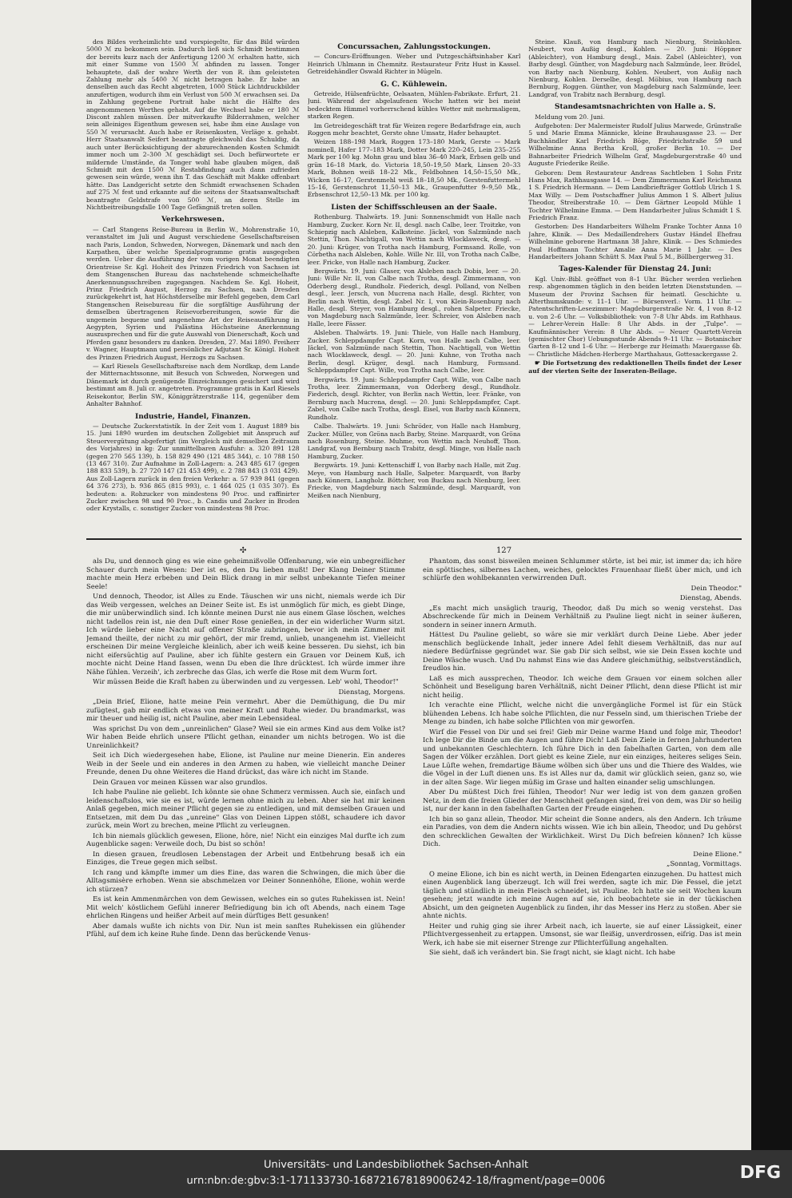des Bildes verheimlichte und vorspiegelte, für das Bild würden 5000 ℳ zu bekommen sein. Dadurch ließ sich Schmidt bestimmen der bereits kurz nach der Anfertigung 1200 ℳ erhalten hatte, sich mit einer Summe von 1500 ℳ abfinden zu lassen. Tonger behauptete, daß der wahre Werth der von R. ihm geleisteten Zahlung mehr als 5400 ℳ nicht betragen habe. Er habe an denselben auch das Recht abgetreten, 1000 Stück Lichtdruckbilder anzufertigen, wodurch ihm ein Verlust von 500 ℳ erwachsen sei. Da in Zahlung gegebene Portrait habe nicht die Hälfte des angenommenen Werthes gehabt. Auf die Wechsel habe er 180 ℳ Discont zahlen müssen. Der mitverkaufte Bilderrahmen, welcher sein alleiniges Eigenthum gewesen sei, habe ihm eine Auslage von 550 ℳ verursacht. Auch habe er Reisenkosten, Verläge x. gehabt. Herr Staatsanwalt Seifert beantragte gleichwohl das Schuldig, da auch unter Berücksichtigung der abzurechnenden Kosten Schmidt immer noch um 2–300 ℳ geschädigt sei. Doch befürwortete er mildernde Umstände, da Tonger wohl habe glauben mögen, daß Schmidt mit den 1500 ℳ Restabfindung auch dann zufrieden gewesen sein würde, wenn ihn T. das Geschäft mit Makke offenbart hätte. Das Landgericht setzte den Schmidt erwachsenen Schaden auf 275 ℳ fest und erkannte auf die seitens der Staatsanwaltschaft beantragte Geldstrafe von 500 ℳ, an deren Stelle im Nichtbeitreibungsfalle 100 Tage Gefängniß treten sollen.
Verkehrswesen.
— Carl Stangens Reise-Bureau in Berlin W., Mohrenstraße 10, veranstaltet im Juli und August verschiedene Gesellschaftsreisen nach Paris, London, Schweden, Norwegen, Dänemark und nach den Karpathen, über welche Spezialprogramme gratis ausgegeben werden. Ueber die Ausführung der vom vorigen Monat beendigten Orientreise Sr. Kgl. Hoheit des Prinzen Friedrich von Sachsen ist dem Stangenschen Bureau das nachstehende schmeichelhafte Anerkennungsschreiben zugegangen. Nachdem Se. Kgl. Hoheit, Prinz Friedrich August, Herzog zu Sachsen, nach Dresden zurückgekehrt ist, hat Höchstderselbe mir Befehl gegeben, dem Carl Stangenschen Reisebureau für die sorgfältige Ausführung der demselben übertragenen Reisevorbereitungen, sowie für die ungemein bequeme und angenehme Art der Reiseausführung in Aegypten, Syrien und Palästina Höchstseine Anerkennung auszusprechen und für die gute Auswahl von Dienerschaft, Koch und Pferden ganz besonders zu danken. Dresden, 27. Mai 1890. Freiherr v. Wagner, Hauptmann und persönlicher Adjutant Sr. Königl. Hoheit des Prinzen Friedrich August, Herzogs zu Sachsen.
— Karl Riesels Gesellschaftsreise nach dem Nordkap, dem Lande der Mitternachtssonne, mit Besuch von Schweden, Norwegen und Dänemark ist durch genügende Einzeichnungen gesichert und wird bestimmt am 8. Juli cr. angetreten. Programme gratis in Karl Riesels Reisekontor, Berlin SW., Königgrätzerstraße 114, gegenüber dem Anhalter Bahnhof.
Industrie, Handel, Finanzen.
— Deutsche Zuckerstatistik. In der Zeit vom 1. August 1889 bis 15. Juni 1890 wurden im deutschen Zollgebiet mit Anspruch auf Steuervergütung abgefertigt (im Vergleich mit demselben Zeitraum des Vorjahres) in kg: Zur unmittelbaren Ausfuhr: a. 320 891 128 (gegen 270 565 139), b. 158 829 490 (121 485 344), c. 10 788 150 (13 467 310). Zur Aufnahme in Zoll-Lagern: a. 243 485 617 (gegen 188 833 539), b. 27 720 147 (21 453 499), c. 2 788 843 (3 031 429). Aus Zoll-Lagern zurück in den freien Verkehr: a. 57 939 841 (gegen 64 376 273), b. 936 865 (815 993), c. 1 464 025 (1 035 307). Es bedeuten: a. Rohzucker von mindestens 90 Proc. und raffinirter Zucker zwischen 98 und 90 Proc., b. Candis und Zucker in Broden oder Krystalls, c. sonstiger Zucker von mindestens 98 Proc.
Concurssachen, Zahlungsstockungen.
— Concurs-Eröffnungen. Weber und Putzgeschäftsinhaber Karl Heinrich Uhlmann in Chemnitz. Restaurateur Fritz Hust in Kassel. Getreidehändler Oswald Richter in Mügeln.
G. C. Kühlewein.
Getreide, Hülsenfrüchte, Oelsaaten, Mühlen-Fabrikate. Erfurt, 21. Juni. Während der abgelaufenen Woche hatten wir bei meist bedecktem Himmel vorherrschend kühles Wetter mit mehrmaligem, starken Regen.
Im Getreidegeschäft trat für Weizen regere Bedarfsfrage ein, auch Roggen mehr beachtet, Gerste ohne Umsatz, Hafer behauptet.
Weizen 188–198 Mark, Roggen 173–180 Mark, Gerste — Mark nominell, Hafer 177–183 Mark, Dotter Mark 220–245, Lein 235–255 Mark per 100 kg. Mohn grau und blau 36–40 Mark, Erbsen gelb und grün 16–18 Mark, do. Victoria 18,50–19,50 Mark, Linsen 20–33 Mark, Bohnen weiß 18–22 Mk., Feldbohnen 14,50–15,50 Mk., Wicken 16–17, Gerstenmehl weiß 18–18,50 Mk., Gerstenfuttermehl 15–16, Gerstenschrot 11,50–13 Mk., Graupenfutter 9–9,50 Mk., Erbsenschrot 12,50–13 Mk. per 100 kg.
Listen der Schiffsschleusen an der Saale.
Rothenburg. Thalwärts. 19. Juni: Sonnenschmidt von Halle nach Hamburg, Zucker. Korn Nr. II, desgl. nach Calbe, leer. Troitzke, von Schiepzig nach Alsleben, Kalksteine. Jäckel, von Salzmünde nach Stettin, Thon. Nachtigall, von Wettin nach Wlocklaweck, desgl. — 20. Juni: Krüger, von Trotha nach Hamburg, Formsand. Rolle, von Cörbetha nach Alsleben, Kohle. Wille Nr. III, von Trotha nach Calbe, leer. Fricke, von Halle nach Hamburg, Zucker.
Bergwärts. 19. Juni: Glaser, von Alsleben nach Dobis, leer. — 20. Juni: Wille Nr. II, von Calbe nach Trotha, desgl. Zimmermann, von Oderberg desgl., Rundholz. Fiederich, desgl. Polland, von Nelben desgl., leer. Jersch, von Mucrena nach Halle, desgl. Richter, von Berlin nach Wettin, desgl. Zabel Nr. I, von Klein-Rosenburg nach Halle, desgl. Steyer, von Hamburg desgl., rohen Salpeter. Friecke, von Magdeburg nach Salzmünde, leer. Schreier, von Alsleben nach Halle, leere Fässer.
Alsleben. Thalwärts. 19. Juni: Thiele, von Halle nach Hamburg, Zucker. Schleppdampfer Capt. Korn, von Halle nach Calbe, leer. Jäckel, von Salzmünde nach Stettin, Thon. Nachtigall, von Wettin nach Wlocklaweck, desgl. — 20. Juni: Kuhne, von Trotha nach Berlin, desgl. Krüger, desgl. nach Hamburg, Formsand. Schleppdampfer Capt. Wille, von Trotha nach Calbe, leer.
Bergwärts. 19. Juni: Schleppdampfer Capt. Wille, von Calbe nach Trotha, leer. Zimmermann, von Oderberg desgl., Rundholz. Fiederich, desgl. Richter, von Berlin nach Wettin, leer. Fränke, von Bernburg nach Mucrena, desgl. — 20. Juni: Schleppdampfer, Capt. Zabel, von Calbe nach Trotha, desgl. Eisel, von Barby nach Könnern, Rundholz.
Calbe. Thalwärts. 19. Juni: Schröder, von Halle nach Hamburg, Zucker. Müller, von Gröna nach Barby, Steine. Marquardt, von Gröna nach Rosenburg, Steine. Muhme, von Wettin nach Neuhoff, Thon. Landgraf, von Bernburg nach Trabitz, desgl. Minge, von Halle nach Hamburg, Zucker.
Bergwärts. 19. Juni: Kettenschiff I, von Barby nach Halle, mit Zug. Meye, von Hamburg nach Halle, Salpeter. Marquardt, von Barby nach Könnern, Langholz. Böttcher, von Buckau nach Nienburg, leer. Friecke, von Magdeburg nach Salzmünde, desgl. Marquardt, von Meißen nach Nienburg,
Steine. Klauß, von Hamburg nach Nienburg, Steinkohlen. Neubert, von Außig desgl., Kohlen. — 20. Juni: Höppner (Ableichter), von Hamburg desgl., Mais. Zabel (Ableichter), von Barby desgl. Günther, von Magdeburg nach Salzmünde, leer. Brödel, von Barby nach Nienburg, Kohlen. Neubert, von Außig nach Nienburg, Kohlen. Derselbe, desgl. Möbius, von Hamburg nach Bernburg, Roggen. Günther, von Magdeburg nach Salzmünde, leer. Landgraf, von Trabitz nach Bernburg, desgl.
Standesamtsnachrichten von Halle a. S.
Meldung vom 20. Juni.
Aufgeboten: Der Malermeister Rudolf Julius Marwede, Grünstraße 5 und Marie Emma Männicke, kleine Brauhausgasse 23. — Der Buchhändler Karl Friedrich Böge, Friedrichstraße 59 und Wilhelmine Anna Bertha Kroll, großer Berlin 10. — Der Bahnarbeiter Friedrich Wilhelm Graf, Magdeburgerstraße 40 und Auguste Friederike Reiße.
Geboren: Dem Restaurateur Andreas Sachtleben 1 Sohn Fritz Hans Max, Rathhausgasse 14. — Dem Zimmermann Karl Reichmann 1 S. Friedrich Hermann. — Dem Landbriefträger Gottlob Ulrich 1 S. Max Willy. — Dem Postschaffner Julius Ammon 1 S. Albert Julius Theodor, Streiberstraße 10. — Dem Gärtner Leopold Mühle 1 Tochter Wilhelmine Emma. — Dem Handarbeiter Julius Schmidt 1 S. Friedrich Franz.
Gestorben: Des Handarbeiters Wilhelm Franke Tochter Anna 10 Jahre, Klinik. — Des Medaillendrehers Gustav Händel Ehefrau Wilhelmine geborene Hartmann 38 Jahre, Klinik. — Des Schmiedes Paul Hoffmann Tochter Amalie Anna Marie 1 Jahr. — Des Handarbeiters Johann Schütt S. Max Paul 5 M., Böllbergerweg 31.
Tages-Kalender für Dienstag 24. Juni:
Kgl. Univ.-Bibl. geöffnet von 8–1 Uhr. Bücher werden verliehen resp. abgenommen täglich in den beiden letzten Dienststunden. — Museum der Provinz Sachsen für heimatl. Geschichte u. Alterthumskunde: v. 11–1 Uhr. — Börsenverl.: Vorm. 11 Uhr. — Patentschriften-Lesezimmer: Magdeburgerstraße Nr. 4, I von 8–12 u. von 2–6 Uhr. — Volksbibliothek: von 7–8 Uhr Abds. im Rathhaus. — Lehrer-Verein Halle: 8 Uhr Abds. in der „Tulpe". — Kaufmännischer Verein: 8 Uhr Abds. — Neuer Quartett-Verein (gemischter Chor) Uebungsstunde Abends 9–11 Uhr. — Botanischer Garten 8–12 und 1–6 Uhr. — Herberge zur Heimath: Mauergasse 6b. — Christliche Mädchen-Herberge Marthahaus, Gottesackergasse 2.
☛ Die Fortsetzung des redaktionellen Theils findet der Leser auf der vierten Seite der Inseraten-Beilage.
✣ 127
als Du, und dennoch ging es wie eine geheimnißvolle Offenbarung, wie ein unbegreiflicher Schauer durch mein Wesen: Der ist es, den Du lieben mußt! Der Klang Deiner Stimme machte mein Herz erbeben und Dein Blick drang in mir selbst unbekannte Tiefen meiner Seele!
Und dennoch, Theodor, ist Alles zu Ende. Täuschen wir uns nicht, niemals werde ich Dir das Weib vergessen, welches an Deiner Seite ist. Es ist unmöglich für mich, es giebt Dinge, die mir unüberwindlich sind. Ich könnte meinen Durst nie aus einem Glase löschen, welches nicht tadellos rein ist, nie den Duft einer Rose genießen, in der ein widerlicher Wurm sitzt. Ich würde lieber eine Nacht auf offener Straße zubringen, bevor ich mein Zimmer mit Jemand theilte, der nicht zu mir gehört, der mir fremd, unlieb, unangenehm ist. Vielleicht erscheinen Dir meine Vergleiche kleinlich, aber ich weiß keine besseren. Du siehst, ich bin nicht eifersüchtig auf Pauline, aber ich fühlte gestern ein Grauen vor Deinem Kuß, ich mochte nicht Deine Hand fassen, wenn Du eben die Ihre drücktest. Ich würde immer ihre Nähe fühlen. Verzeih', ich zerbreche das Glas, ich werfe die Rose mit dem Wurm fort.
Wir müssen Beide die Kraft haben zu überwinden und zu vergessen. Leb' wohl, Theodor!"
Dienstag, Morgens.
„Dein Brief, Elione, hatte meine Pein vermehrt. Aber die Demüthigung, die Du mir zufügtest, gab mir endlich etwas von meiner Kraft und Ruhe wieder. Du brandmarkst, was mir theuer und heilig ist, nicht Pauline, aber mein Lebensideal.
Was sprichst Du von dem „unreinlichen" Glase? Weil sie ein armes Kind aus dem Volke ist? Wir haben Beide ehrlich unsere Pflicht gethan, einander um nichts betrogen. Wo ist die Unreinlichkeit?
Seit ich Dich wiedergesehen habe, Elione, ist Pauline nur meine Dienerin. Ein anderes Weib in der Seele und ein anderes in den Armen zu haben, wie vielleicht manche Deiner Freunde, denen Du ohne Weiteres die Hand drückst, das wäre ich nicht im Stande.
Dein Grauen vor meinen Küssen war also grundlos.
Ich habe Pauline nie geliebt. Ich könnte sie ohne Schmerz vermissen. Auch sie, einfach und leidenschaftslos, wie sie es ist, würde lernen ohne mich zu leben. Aber sie hat mir keinen Anlaß gegeben, mich meiner Pflicht gegen sie zu entledigen, und mit demselben Grauen und Entsetzen, mit dem Du das „unreine" Glas von Deinen Lippen stößt, schaudere ich davor zurück, mein Wort zu brechen, meine Pflicht zu verleugnen.
Ich bin niemals glücklich gewesen, Elione, höre, nie! Nicht ein einziges Mal durfte ich zum Augenblicke sagen: Verweile doch, Du bist so schön!
In diesen grauen, freudlosen Lebenstagen der Arbeit und Entbehrung besaß ich ein Einziges, die Treue gegen mich selbst.
Ich rang und kämpfte immer um dies Eine, das waren die Schwingen, die mich über die Alltagsmisère erhoben. Wenn sie abschmelzen vor Deiner Sonnenhöhe, Elione, wohin werde ich stürzen?
Es ist kein Ammenmärchen von dem Gewissen, welches ein so gutes Ruhekissen ist. Nein! Mit welch' köstlichem Gefühl innerer Befriedigung bin ich oft Abends, nach einem Tage ehrlichen Ringens und heißer Arbeit auf mein dürftiges Bett gesunken!
Aber damals wußte ich nichts von Dir. Nun ist mein sanftes Ruhekissen ein glühender Pfühl, auf dem ich keine Ruhe finde. Denn das berückende Venus-
Phantom, das sonst bisweilen meinen Schlummer störte, ist bei mir, ist immer da; ich höre ein spöttisches, silbernes Lachen, weiches, gelocktes Frauenhaar fließt über mich, und ich schlürfe den wohlbekannten verwirrenden Duft.
Dein Theodor."
Dienstag, Abends.
„Es macht mich unsäglich traurig, Theodor, daß Du mich so wenig verstehst. Das Abschreckende für mich in Deinem Verhältniß zu Pauline liegt nicht in seiner äußeren, sondern in seiner innern Armuth.
Hättest Du Pauline geliebt, so wäre sie mir verklärt durch Deine Liebe. Aber jeder menschlich beglückende Inhalt, jeder innere Adel fehlt diesem Verhältniß, das nur auf niedere Bedürfnisse gegründet war. Sie gab Dir sich selbst, wie sie Dein Essen kochte und Deine Wäsche wusch. Und Du nahmst Eins wie das Andere gleichmüthig, selbstverständlich, freudlos hin.
Laß es mich aussprechen, Theodor. Ich weiche dem Grauen vor einem solchen aller Schönheit und Beseligung baren Verhältniß, nicht Deiner Pflicht, denn diese Pflicht ist mir nicht heilig.
Ich verachte eine Pflicht, welche nicht die unvergängliche Formel ist für ein Stück blühenden Lebens. Ich habe solche Pflichten, die nur Fesseln sind, um thierischen Triebe der Menge zu binden, ich habe solche Pflichten von mir geworfen.
Wirf die Fessel von Dir und sei frei! Gieb mir Deine warme Hand und folge mir, Theodor! Ich lege Dir die Binde um die Augen und führe Dich! Laß Dein Ziele in fernen Jahrhunderten und unbekannten Geschlechtern. Ich führe Dich in den fabelhaften Garten, von dem alle Sagen der Völker erzählen. Dort giebt es keine Ziele, nur ein einziges, heiteres seliges Sein. Laue Lüfte wehen, fremdartige Bäume wölben sich über uns und die Thiere des Waldes, wie die Vögel in der Luft dienen uns. Es ist Alles nur da, damit wir glücklich seien, ganz so, wie in der alten Sage. Wir liegen müßig im Grase und halten einander selig umschlungen.
Aber Du müßtest Dich frei fühlen, Theodor! Nur wer ledig ist von dem ganzen großen Netz, in dem die freien Glieder der Menschheit gefangen sind, frei von dem, was Dir so heilig ist, nur der kann in den fabelhaften Garten der Freude eingehen.
Ich bin so ganz allein, Theodor. Mir scheint die Sonne anders, als den Andern. Ich träume ein Paradies, von dem die Andern nichts wissen. Wie ich bin allein, Theodor, und Du gehörst den schrecklichen Gewalten der Wirklichkeit. Wirst Du Dich befreien können? Ich küsse Dich.
Deine Elione."
„Sonntag, Vormittags.
O meine Elione, ich bin es nicht werth, in Deinen Edengarten einzugehen. Du hattest mich einen Augenblick lang überzeugt. Ich will frei werden, sagte ich mir. Die Fessel, die jetzt täglich und stündlich in mein Fleisch schneidet, ist Pauline. Ich hatte sie seit Wochen kaum gesehen; jetzt wandte ich meine Augen auf sie, ich beobachtete sie in der tückischen Absicht, um den geigneten Augenblick zu finden, ihr das Messer ins Herz zu stoßen. Aber sie ahnte nichts.
Heiter und ruhig ging sie ihrer Arbeit nach, ich lauerte, sie auf einer Lässigkeit, einer Pflichtvergessenheit zu ertappen. Umsonst, sie war fleißig, unverdrossen, eifrig. Das ist mein Werk, ich habe sie mit eiserner Strenge zur Pflichterfüllung angehalten.
Sie sieht, daß ich verändert bin. Sie fragt nicht, sie klagt nicht. Ich habe
Universitäts- und Landesbibliothek Sachsen-Anhalt
urn:nbn:de:gbv:3:1-171133730-16872167818900624​2-18/fragment/page=0006
DFG